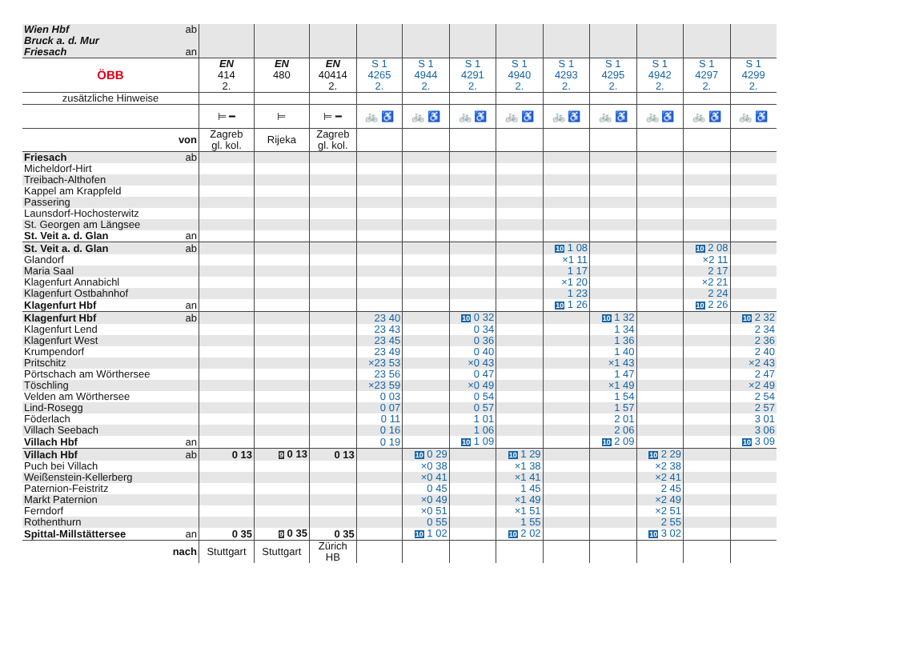| Wien Hbf Bruck a. d. Mur Friesach | ab an | | | | | | | | | | | | |
| ÖBB | | EN 414 2. | EN 480 | EN 40414 2. | S 1 4265 2. | S 1 4944 2. | S 1 4291 2. | S 1 4940 2. | S 1 4293 2. | S 1 4295 2. | S 1 4942 2. | S 1 4297 2. | S 1 4299 2. |
| zusätzliche Hinweise | | | | | | | | | | | | | |
| | | ⊨ ━ | ⊨ | ⊨ ━ | 🚲 ♿ | 🚲 ♿ | 🚲 ♿ | 🚲 ♿ | 🚲 ♿ | 🚲 ♿ | 🚲 ♿ | 🚲 ♿ | 🚲 ♿ |
| von | | Zagreb gl. kol. | Rijeka | Zagreb gl. kol. | | | | | | | | | |
| Friesach | ab | | | | | | | | | | | | |
| Micheldorf-Hirt | | | | | | | | | | | | | |
| Treibach-Althofen | | | | | | | | | | | | | |
| Kappel am Krappfeld | | | | | | | | | | | | | |
| Passering | | | | | | | | | | | | | |
| Launsdorf-Hochosterwitz | | | | | | | | | | | | | |
| St. Georgen am Längsee | | | | | | | | | | | | | |
| St. Veit a. d. Glan | an | | | | | | | | | | | | |
| St. Veit a. d. Glan | ab | | | | | | | | 10 1 08 | | | 10 2 08 | |
| Glandorf | | | | | | | | | ×1 11 | | | ×2 11 | |
| Maria Saal | | | | | | | | | 1 17 | | | 2 17 | |
| Klagenfurt Annabichl | | | | | | | | | ×1 20 | | | ×2 21 | |
| Klagenfurt Ostbahnhof | | | | | | | | | 1 23 | | | 2 24 | |
| Klagenfurt Hbf | an | | | | | | | | 10 1 26 | | | 10 2 26 | |
| Klagenfurt Hbf | ab | | | | 23 40 | | 10 0 32 | | | 10 1 32 | | | 10 2 32 |
| Klagenfurt Lend | | | | | 23 43 | | 0 34 | | | 1 34 | | | 2 34 |
| Klagenfurt West | | | | | 23 45 | | 0 36 | | | 1 36 | | | 2 36 |
| Krumpendorf | | | | | 23 49 | | 0 40 | | | 1 40 | | | 2 40 |
| Pritschitz | | | | | ×23 53 | | ×0 43 | | | ×1 43 | | | ×2 43 |
| Pörtschach am Wörthersee | | | | | 23 56 | | 0 47 | | | 1 47 | | | 2 47 |
| Töschling | | | | | ×23 59 | | ×0 49 | | | ×1 49 | | | ×2 49 |
| Velden am Wörthersee | | | | | 0 03 | | 0 54 | | | 1 54 | | | 2 54 |
| Lind-Rosegg | | | | | 0 07 | | 0 57 | | | 1 57 | | | 2 57 |
| Föderlach | | | | | 0 11 | | 1 01 | | | 2 01 | | | 3 01 |
| Villach Seebach | | | | | 0 16 | | 1 06 | | | 2 06 | | | 3 06 |
| Villach Hbf | an | | | | 0 19 | | 10 1 09 | | | 10 2 09 | | | 10 3 09 |
| Villach Hbf | ab | 0 13 | 9 0 13 | 0 13 | | 10 0 29 | | 10 1 29 | | | 10 2 29 | | |
| Puch bei Villach | | | | | | ×0 38 | | ×1 38 | | | ×2 38 | | |
| Weißenstein-Kellerberg | | | | | | ×0 41 | | ×1 41 | | | ×2 41 | | |
| Paternion-Feistritz | | | | | | 0 45 | | 1 45 | | | 2 45 | | |
| Markt Paternion | | | | | | ×0 49 | | ×1 49 | | | ×2 49 | | |
| Ferndorf | | | | | | ×0 51 | | ×1 51 | | | ×2 51 | | |
| Rothenthurn | | | | | | 0 55 | | 1 55 | | | 2 55 | | |
| Spittal-Millstättersee | an | 0 35 | 9 0 35 | 0 35 | | 10 1 02 | | 10 2 02 | | | 10 3 02 | | |
| nach | | Stuttgart | Stuttgart | Zürich HB | | | | | | | | | |